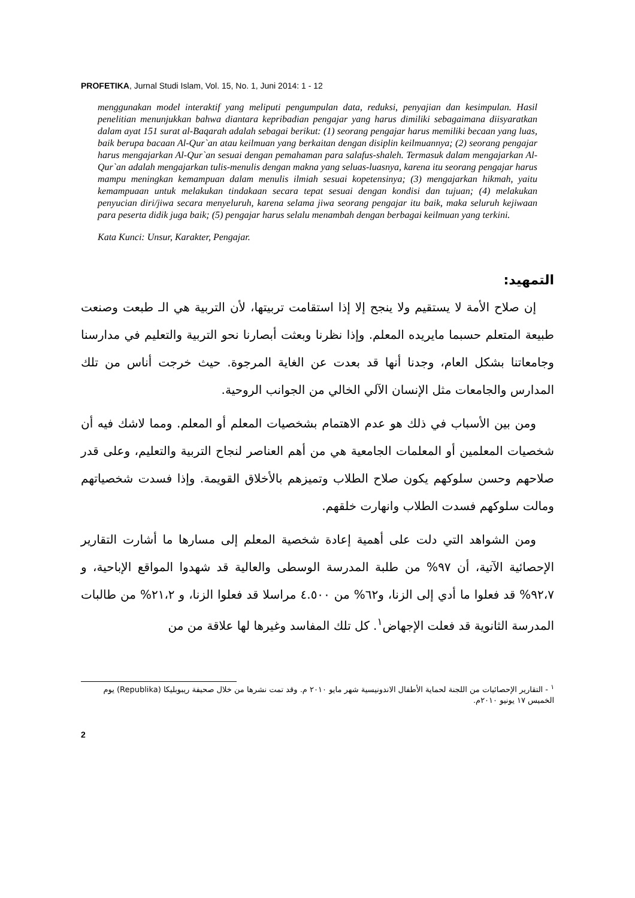PROFETIKA, Jurnal Studi Islam, Vol. 15, No. 1, Juni 2014: 1 - 12
menggunakan model interaktif yang meliputi pengumpulan data, reduksi, penyajian dan kesimpulan. Hasil penelitian menunjukkan bahwa diantara kepribadian pengajar yang harus dimiliki sebagaimana diisyaratkan dalam ayat 151 surat al-Baqarah adalah sebagai berikut: (1) seorang pengajar harus memiliki becaan yang luas, baik berupa bacaan Al-Qur`an atau keilmuan yang berkaitan dengan disiplin keilmuannya; (2) seorang pengajar harus mengajarkan Al-Qur`an sesuai dengan pemahaman para salafus-shaleh. Termasuk dalam mengajarkan Al-Qur`an adalah mengajarkan tulis-menulis dengan makna yang seluas-luasnya, karena itu seorang pengajar harus mampu meningkan kemampuan dalam menulis ilmiah sesuai kopetensinya; (3) mengajarkan hikmah, yaitu kemampuaan untuk melakukan tindakaan secara tepat sesuai dengan kondisi dan tujuan; (4) melakukan penyucian diri/jiwa secara menyeluruh, karena selama jiwa seorang pengajar itu baik, maka seluruh kejiwaan para peserta didik juga baik; (5) pengajar harus selalu menambah dengan berbagai keilmuan yang terkini.
Kata Kunci: Unsur, Karakter, Pengajar.
التمهيد:
إن صلاح الأمة لا يستقيم ولا ينجح إلا إذا استقامت تربيتها، لأن التربية هي الـ طبعت وصنعت طبيعة المتعلم حسبما مايريده المعلم. وإذا نظرنا وبعثت أبصارنا نحو التربية والتعليم في مدارسنا وجامعاتنا بشكل العام، وجدنا أنها قد بعدت عن الغاية المرجوة. حيث خرجت أناس من تلك المدارس والجامعات مثل الإنسان الآلي الخالي من الجوانب الروحية.
ومن بين الأسباب في ذلك هو عدم الاهتمام بشخصيات المعلم أو المعلم. ومما لاشك فيه أن شخصيات المعلمين أو المعلمات الجامعية هي من أهم العناصر لنجاح التربية والتعليم، وعلى قدر صلاحهم وحسن سلوكهم يكون صلاح الطلاب وتميزهم بالأخلاق القويمة. وإذا فسدت شخصياتهم ومالت سلوكهم فسدت الطلاب وانهارت خلقهم.
ومن الشواهد التي دلت على أهمية إعادة شخصية المعلم إلى مسارها ما أشارت التقارير الإحصائية الآتية، أن ٩٧% من طلبة المدرسة الوسطى والعالية قد شهدوا المواقع الإباحية، و ٩٢،٧% قد فعلوا ما أدي إلى الزنا، و٦٢% من ٤.٥٠٠ مراسلا قد فعلوا الزنا، و ٢١،٢% من طالبات المدرسة الثانوية قد فعلت الإجهاض<sup>١</sup>. كل تلك المفاسد وغيرها لها علاقة من من
<sup>١</sup> - التقارير الإحصائيات من اللجنة لحماية الأطفال الاندونيسية شهر مايو ٢٠١٠ م. وقد تمت نشرها من خلال صحيفة ريبوبليكا (Republika) يوم الخميس ١٧ يونيو ٢٠١٠م.
2